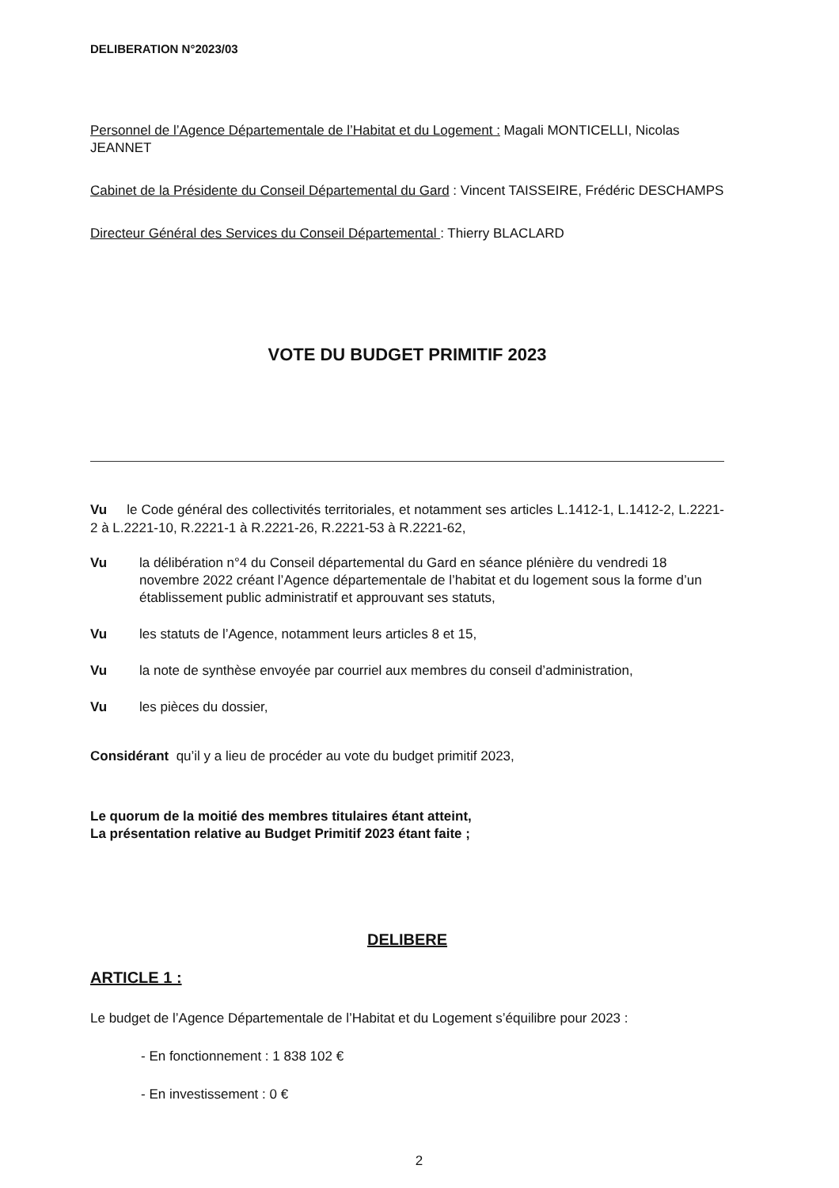DELIBERATION N°2023/03
Personnel de l’Agence Départementale de l’Habitat et du Logement : Magali MONTICELLI, Nicolas JEANNET
Cabinet de la Présidente du Conseil Départemental du Gard : Vincent TAISSEIRE, Frédéric DESCHAMPS
Directeur Général des Services du Conseil Départemental : Thierry BLACLARD
VOTE DU BUDGET PRIMITIF 2023
Vu le Code général des collectivités territoriales, et notamment ses articles L.1412-1, L.1412-2, L.2221-2 à L.2221-10, R.2221-1 à R.2221-26, R.2221-53 à R.2221-62,
Vu la délibération n°4 du Conseil départemental du Gard en séance plénière du vendredi 18 novembre 2022 créant l’Agence départementale de l’habitat et du logement sous la forme d’un établissement public administratif et approuvant ses statuts,
Vu les statuts de l’Agence, notamment leurs articles 8 et 15,
Vu la note de synthèse envoyée par courriel aux membres du conseil d’administration,
Vu les pièces du dossier,
Considérant qu’il y a lieu de procéder au vote du budget primitif 2023,
Le quorum de la moitié des membres titulaires étant atteint,
La présentation relative au Budget Primitif 2023 étant faite ;
DELIBERE
ARTICLE 1 :
Le budget de l’Agence Départementale de l’Habitat et du Logement s’équilibre pour 2023 :
- En fonctionnement : 1 838 102 €
- En investissement : 0 €
2